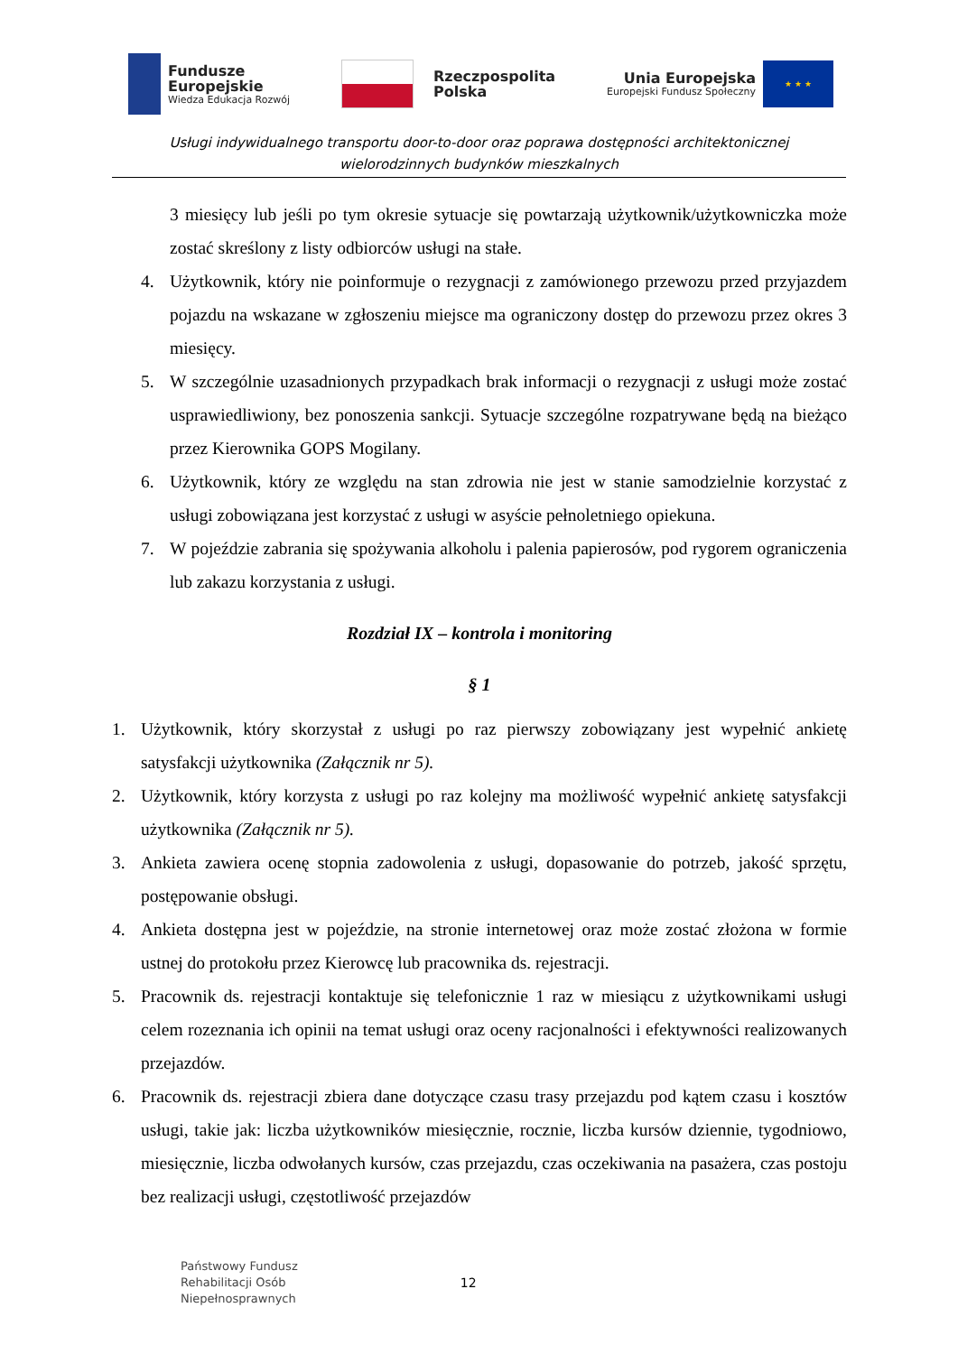Fundusze
Europejskie
Wiedza Edukacja Rozwój
Rzeczpospolita
Polska
Unia Europejska
Europejski Fundusz Społeczny
★ ★ ★
Usługi indywidualnego transportu door-to-door oraz poprawa dostępności architektonicznej
wielorodzinnych budynków mieszkalnych
3 miesięcy lub jeśli po tym okresie sytuacje się powtarzają użytkownik/użytkowniczka może zostać skreślony z listy odbiorców usługi na stałe.
4. Użytkownik, który nie poinformuje o rezygnacji z zamówionego przewozu przed przyjazdem pojazdu na wskazane w zgłoszeniu miejsce ma ograniczony dostęp do przewozu przez okres 3 miesięcy.
5. W szczególnie uzasadnionych przypadkach brak informacji o rezygnacji z usługi może zostać usprawiedliwiony, bez ponoszenia sankcji. Sytuacje szczególne rozpatrywane będą na bieżąco przez Kierownika GOPS Mogilany.
6. Użytkownik, który ze względu na stan zdrowia nie jest w stanie samodzielnie korzystać z usługi zobowiązana jest korzystać z usługi w asyście pełnoletniego opiekuna.
7. W pojeździe zabrania się spożywania alkoholu i palenia papierosów, pod rygorem ograniczenia lub zakazu korzystania z usługi.
Rozdział IX – kontrola i monitoring
§ 1
1. Użytkownik, który skorzystał z usługi po raz pierwszy zobowiązany jest wypełnić ankietę satysfakcji użytkownika (Załącznik nr 5).
2. Użytkownik, który korzysta z usługi po raz kolejny ma możliwość wypełnić ankietę satysfakcji użytkownika (Załącznik nr 5).
3. Ankieta zawiera ocenę stopnia zadowolenia z usługi, dopasowanie do potrzeb, jakość sprzętu, postępowanie obsługi.
4. Ankieta dostępna jest w pojeździe, na stronie internetowej oraz może zostać złożona w formie ustnej do protokołu przez Kierowcę lub pracownika ds. rejestracji.
5. Pracownik ds. rejestracji kontaktuje się telefonicznie 1 raz w miesiącu z użytkownikami usługi celem rozeznania ich opinii na temat usługi oraz oceny racjonalności i efektywności realizowanych przejazdów.
6. Pracownik ds. rejestracji zbiera dane dotyczące czasu trasy przejazdu pod kątem czasu i kosztów usługi, takie jak: liczba użytkowników miesięcznie, rocznie, liczba kursów dziennie, tygodniowo, miesięcznie, liczba odwołanych kursów, czas przejazdu, czas oczekiwania na pasażera, czas postoju bez realizacji usługi, częstotliwość przejazdów
Państwowy Fundusz
Rehabilitacji Osób
Niepełnosprawnych
12